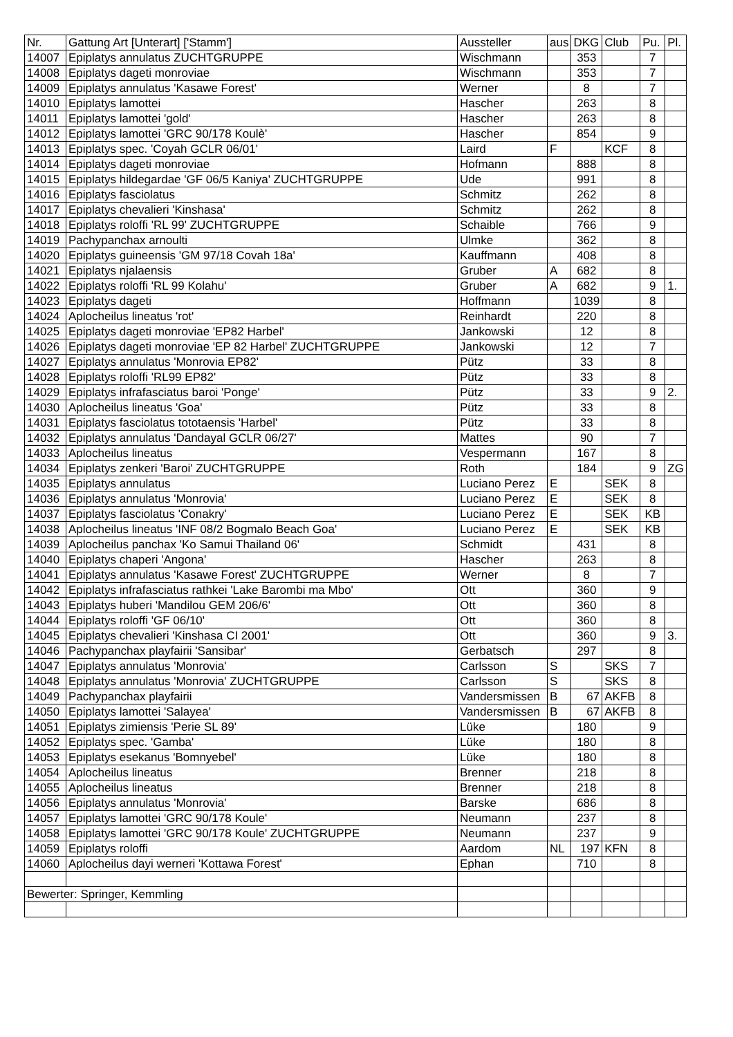| Nr. | Gattung Art [Unterart] ['Stamm'] | Aussteller | aus | DKG | Club | Pu. | Pl. |
| --- | --- | --- | --- | --- | --- | --- | --- |
| 14007 | Epiplatys annulatus ZUCHTGRUPPE | Wischmann | | 353 | | 7 | |
| 14008 | Epiplatys dageti monroviae | Wischmann | | 353 | | 7 | |
| 14009 | Epiplatys annulatus 'Kasawe Forest' | Werner | | 8 | | 7 | |
| 14010 | Epiplatys lamottei | Hascher | | 263 | | 8 | |
| 14011 | Epiplatys lamottei 'gold' | Hascher | | 263 | | 8 | |
| 14012 | Epiplatys lamottei 'GRC 90/178 Koulè' | Hascher | | 854 | | 9 | |
| 14013 | Epiplatys spec. 'Coyah GCLR 06/01' | Laird | F | | KCF | 8 | |
| 14014 | Epiplatys dageti monroviae | Hofmann | | 888 | | 8 | |
| 14015 | Epiplatys hildegardae 'GF 06/5 Kaniya' ZUCHTGRUPPE | Ude | | 991 | | 8 | |
| 14016 | Epiplatys fasciolatus | Schmitz | | 262 | | 8 | |
| 14017 | Epiplatys chevalieri 'Kinshasa' | Schmitz | | 262 | | 8 | |
| 14018 | Epiplatys roloffi 'RL 99' ZUCHTGRUPPE | Schaible | | 766 | | 9 | |
| 14019 | Pachypanchax arnoulti | Ulmke | | 362 | | 8 | |
| 14020 | Epiplatys guineensis 'GM 97/18 Covah 18a' | Kauffmann | | 408 | | 8 | |
| 14021 | Epiplatys njalaensis | Gruber | A | 682 | | 8 | |
| 14022 | Epiplatys roloffi 'RL 99 Kolahu' | Gruber | A | 682 | | 9 | 1. |
| 14023 | Epiplatys dageti | Hoffmann | | 1039 | | 8 | |
| 14024 | Aplocheilus lineatus 'rot' | Reinhardt | | 220 | | 8 | |
| 14025 | Epiplatys dageti monroviae 'EP82 Harbel' | Jankowski | | 12 | | 8 | |
| 14026 | Epiplatys dageti monroviae 'EP 82 Harbel' ZUCHTGRUPPE | Jankowski | | 12 | | 7 | |
| 14027 | Epiplatys annulatus 'Monrovia EP82' | Pütz | | 33 | | 8 | |
| 14028 | Epiplatys roloffi 'RL99 EP82' | Pütz | | 33 | | 8 | |
| 14029 | Epiplatys infrafasciatus baroi 'Ponge' | Pütz | | 33 | | 9 | 2. |
| 14030 | Aplocheilus lineatus 'Goa' | Pütz | | 33 | | 8 | |
| 14031 | Epiplatys fasciolatus tototaensis 'Harbel' | Pütz | | 33 | | 8 | |
| 14032 | Epiplatys annulatus 'Dandayal GCLR 06/27' | Mattes | | 90 | | 7 | |
| 14033 | Aplocheilus lineatus | Vespermann | | 167 | | 8 | |
| 14034 | Epiplatys zenkeri 'Baroi' ZUCHTGRUPPE | Roth | | 184 | | 9 | ZG |
| 14035 | Epiplatys annulatus | Luciano Perez | E | | SEK | 8 | |
| 14036 | Epiplatys annulatus 'Monrovia' | Luciano Perez | E | | SEK | 8 | |
| 14037 | Epiplatys fasciolatus 'Conakry' | Luciano Perez | E | | SEK | KB | |
| 14038 | Aplocheilus lineatus 'INF 08/2 Bogmalo Beach Goa' | Luciano Perez | E | | SEK | KB | |
| 14039 | Aplocheilus panchax 'Ko Samui Thailand 06' | Schmidt | | 431 | | 8 | |
| 14040 | Epiplatys chaperi 'Angona' | Hascher | | 263 | | 8 | |
| 14041 | Epiplatys annulatus 'Kasawe Forest' ZUCHTGRUPPE | Werner | | 8 | | 7 | |
| 14042 | Epiplatys infrafasciatus rathkei 'Lake Barombi ma Mbo' | Ott | | 360 | | 9 | |
| 14043 | Epiplatys huberi 'Mandilou GEM 206/6' | Ott | | 360 | | 8 | |
| 14044 | Epiplatys roloffi 'GF 06/10' | Ott | | 360 | | 8 | |
| 14045 | Epiplatys chevalieri 'Kinshasa CI 2001' | Ott | | 360 | | 9 | 3. |
| 14046 | Pachypanchax playfairii 'Sansibar' | Gerbatsch | | 297 | | 8 | |
| 14047 | Epiplatys annulatus 'Monrovia' | Carlsson | S | | SKS | 7 | |
| 14048 | Epiplatys annulatus 'Monrovia' ZUCHTGRUPPE | Carlsson | S | | SKS | 8 | |
| 14049 | Pachypanchax playfairii | Vandersmissen | B | 67 | AKFB | 8 | |
| 14050 | Epiplatys lamottei 'Salayea' | Vandersmissen | B | 67 | AKFB | 8 | |
| 14051 | Epiplatys zimiensis 'Perie SL 89' | Lüke | | 180 | | 9 | |
| 14052 | Epiplatys spec. 'Gamba' | Lüke | | 180 | | 8 | |
| 14053 | Epiplatys esekanus 'Bomnyebel' | Lüke | | 180 | | 8 | |
| 14054 | Aplocheilus lineatus | Brenner | | 218 | | 8 | |
| 14055 | Aplocheilus lineatus | Brenner | | 218 | | 8 | |
| 14056 | Epiplatys annulatus 'Monrovia' | Barske | | 686 | | 8 | |
| 14057 | Epiplatys lamottei 'GRC 90/178 Koule' | Neumann | | 237 | | 8 | |
| 14058 | Epiplatys lamottei 'GRC 90/178 Koule' ZUCHTGRUPPE | Neumann | | 237 | | 9 | |
| 14059 | Epiplatys roloffi | Aardom | NL | 197 | KFN | 8 | |
| 14060 | Aplocheilus dayi werneri 'Kottawa Forest' | Ephan | | 710 | | 8 | |
| Bewerter: Springer, Kemmling | | | | | | | |